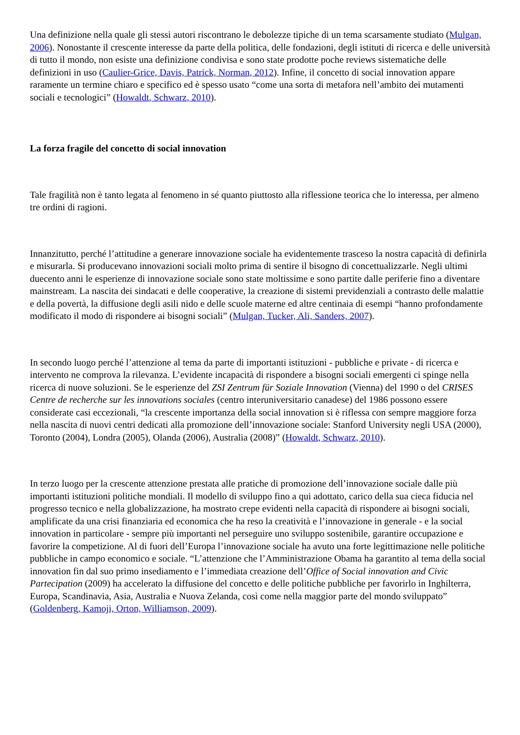Una definizione nella quale gli stessi autori riscontrano le debolezze tipiche di un tema scarsamente studiato (Mulgan, 2006). Nonostante il crescente interesse da parte della politica, delle fondazioni, degli istituti di ricerca e delle università di tutto il mondo, non esiste una definizione condivisa e sono state prodotte poche reviews sistematiche delle definizioni in uso (Caulier-Grice, Davis, Patrick, Norman, 2012). Infine, il concetto di social innovation appare raramente un termine chiaro e specifico ed è spesso usato “come una sorta di metafora nell’ambito dei mutamenti sociali e tecnologici” (Howaldt, Schwarz, 2010).
La forza fragile del concetto di social innovation
Tale fragilità non è tanto legata al fenomeno in sé quanto piuttosto alla riflessione teorica che lo interessa, per almeno tre ordini di ragioni.
Innanzitutto, perché l’attitudine a generare innovazione sociale ha evidentemente trasceso la nostra capacità di definirla e misurarla. Si producevano innovazioni sociali molto prima di sentire il bisogno di concettualizzarle. Negli ultimi duecento anni le esperienze di innovazione sociale sono state moltissime e sono partite dalle periferie fino a diventare mainstream. La nascita dei sindacati e delle cooperative, la creazione di sistemi previdenziali a contrasto delle malattie e della povertà, la diffusione degli asili nido e delle scuole materne ed altre centinaia di esempi “hanno profondamente modificato il modo di rispondere ai bisogni sociali” (Mulgan, Tucker, Ali, Sanders, 2007).
In secondo luogo perché l’attenzione al tema da parte di importanti istituzioni - pubbliche e private - di ricerca e intervento ne comprova la rilevanza. L’evidente incapacità di rispondere a bisogni sociali emergenti ci spinge nella ricerca di nuove soluzioni. Se le esperienze del ZSI Zentrum für Soziale Innovation (Vienna) del 1990 o del CRISES Centre de recherche sur les innovations sociales (centro interuniversitario canadese) del 1986 possono essere considerate casi eccezionali, “la crescente importanza della social innovation si è riflessa con sempre maggiore forza nella nascita di nuovi centri dedicati alla promozione dell’innovazione sociale: Stanford University negli USA (2000), Toronto (2004), Londra (2005), Olanda (2006), Australia (2008)” (Howaldt, Schwarz, 2010).
In terzo luogo per la crescente attenzione prestata alle pratiche di promozione dell’innovazione sociale dalle più importanti istituzioni politiche mondiali. Il modello di sviluppo fino a qui adottato, carico della sua cieca fiducia nel progresso tecnico e nella globalizzazione, ha mostrato crepe evidenti nella capacità di rispondere ai bisogni sociali, amplificate da una crisi finanziaria ed economica che ha reso la creatività e l’innovazione in generale - e la social innovation in particolare - sempre più importanti nel perseguire uno sviluppo sostenibile, garantire occupazione e favorire la competizione. Al di fuori dell’Europa l’innovazione sociale ha avuto una forte legittimazione nelle politiche pubbliche in campo economico e sociale. “L’attenzione che l’Amministrazione Obama ha garantito al tema della social innovation fin dal suo primo insediamento e l’immediata creazione dell’Office of Social innovation and Civic Partecipation (2009) ha accelerato la diffusione del concetto e delle politiche pubbliche per favorirlo in Inghilterra, Europa, Scandinavia, Asia, Australia e Nuova Zelanda, così come nella maggior parte del mondo sviluppato” (Goldenberg, Kamoji, Orton, Williamson, 2009).